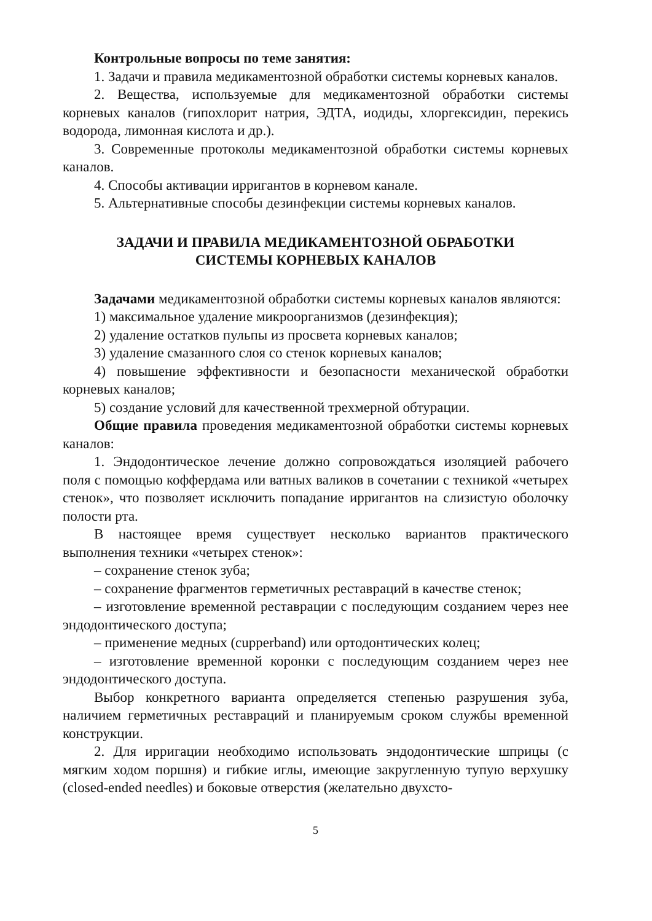Контрольные вопросы по теме занятия:
1. Задачи и правила медикаментозной обработки системы корневых каналов.
2. Вещества, используемые для медикаментозной обработки системы корневых каналов (гипохлорит натрия, ЭДТА, иодиды, хлоргексидин, перекись водорода, лимонная кислота и др.).
3. Современные протоколы медикаментозной обработки системы корневых каналов.
4. Способы активации ирригантов в корневом канале.
5. Альтернативные способы дезинфекции системы корневых каналов.
ЗАДАЧИ И ПРАВИЛА МЕДИКАМЕНТОЗНОЙ ОБРАБОТКИ
СИСТЕМЫ КОРНЕВЫХ КАНАЛОВ
Задачами медикаментозной обработки системы корневых каналов являются:
1) максимальное удаление микроорганизмов (дезинфекция);
2) удаление остатков пульпы из просвета корневых каналов;
3) удаление смазанного слоя со стенок корневых каналов;
4) повышение эффективности и безопасности механической обработки корневых каналов;
5) создание условий для качественной трехмерной обтурации.
Общие правила проведения медикаментозной обработки системы корневых каналов:
1. Эндодонтическое лечение должно сопровождаться изоляцией рабочего поля с помощью коффердама или ватных валиков в сочетании с техникой «четырех стенок», что позволяет исключить попадание ирригантов на слизистую оболочку полости рта.
В настоящее время существует несколько вариантов практического выполнения техники «четырех стенок»:
– сохранение стенок зуба;
– сохранение фрагментов герметичных реставраций в качестве стенок;
– изготовление временной реставрации с последующим созданием через нее эндодонтического доступа;
– применение медных (cupperband) или ортодонтических колец;
– изготовление временной коронки с последующим созданием через нее эндодонтического доступа.
Выбор конкретного варианта определяется степенью разрушения зуба, наличием герметичных реставраций и планируемым сроком службы временной конструкции.
2. Для ирригации необходимо использовать эндодонтические шприцы (с мягким ходом поршня) и гибкие иглы, имеющие закругленную тупую верхушку (closed-ended needles) и боковые отверстия (желательно двухсто-
5